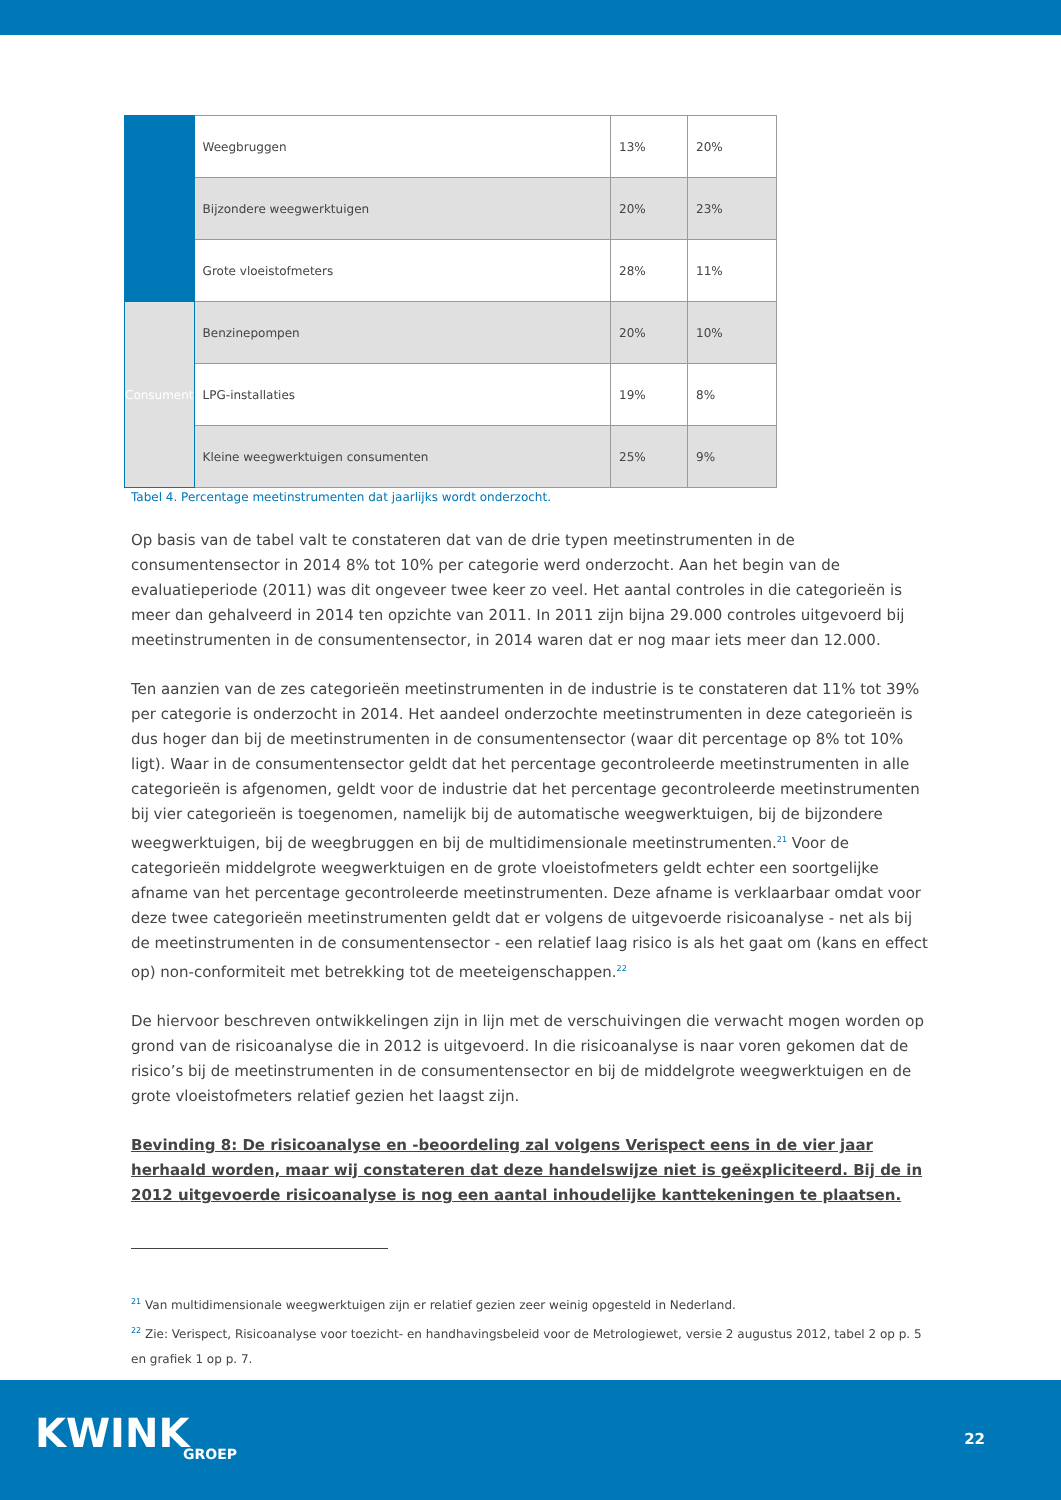| | Weegbruggen | 13% | 20% |
| | Bijzondere weegwerktuigen | 20% | 23% |
| | Grote vloeistofmeters | 28% | 11% |
| Consument | Benzinepompen | 20% | 10% |
| | LPG-installaties | 19% | 8% |
| | Kleine weegwerktuigen consumenten | 25% | 9% |
Tabel 4. Percentage meetinstrumenten dat jaarlijks wordt onderzocht.
Op basis van de tabel valt te constateren dat van de drie typen meetinstrumenten in de consumentensector in 2014 8% tot 10% per categorie werd onderzocht. Aan het begin van de evaluatieperiode (2011) was dit ongeveer twee keer zo veel. Het aantal controles in die categorieën is meer dan gehalveerd in 2014 ten opzichte van 2011. In 2011 zijn bijna 29.000 controles uitgevoerd bij meetinstrumenten in de consumentensector, in 2014 waren dat er nog maar iets meer dan 12.000.
Ten aanzien van de zes categorieën meetinstrumenten in de industrie is te constateren dat 11% tot 39% per categorie is onderzocht in 2014. Het aandeel onderzochte meetinstrumenten in deze categorieën is dus hoger dan bij de meetinstrumenten in de consumentensector (waar dit percentage op 8% tot 10% ligt). Waar in de consumentensector geldt dat het percentage gecontroleerde meetinstrumenten in alle categorieën is afgenomen, geldt voor de industrie dat het percentage gecontroleerde meetinstrumenten bij vier categorieën is toegenomen, namelijk bij de automatische weegwerktuigen, bij de bijzondere weegwerktuigen, bij de weegbruggen en bij de multidimensionale meetinstrumenten.<sup>21</sup> Voor de categorieën middelgrote weegwerktuigen en de grote vloeistofmeters geldt echter een soortgelijke afname van het percentage gecontroleerde meetinstrumenten. Deze afname is verklaarbaar omdat voor deze twee categorieën meetinstrumenten geldt dat er volgens de uitgevoerde risicoanalyse - net als bij de meetinstrumenten in de consumentensector - een relatief laag risico is als het gaat om (kans en effect op) non-conformiteit met betrekking tot de meeteigenschappen.<sup>22</sup>
De hiervoor beschreven ontwikkelingen zijn in lijn met de verschuivingen die verwacht mogen worden op grond van de risicoanalyse die in 2012 is uitgevoerd. In die risicoanalyse is naar voren gekomen dat de risico’s bij de meetinstrumenten in de consumentensector en bij de middelgrote weegwerktuigen en de grote vloeistofmeters relatief gezien het laagst zijn.
Bevinding 8: De risicoanalyse en -beoordeling zal volgens Verispect eens in de vier jaar herhaald worden, maar wij constateren dat deze handelswijze niet is geëxpliciteerd. Bij de in 2012 uitgevoerde risicoanalyse is nog een aantal inhoudelijke kanttekeningen te plaatsen.
<sup>21</sup> Van multidimensionale weegwerktuigen zijn er relatief gezien zeer weinig opgesteld in Nederland.
<sup>22</sup> Zie: Verispect, Risicoanalyse voor toezicht- en handhavingsbeleid voor de Metrologiewet, versie 2 augustus 2012, tabel 2 op p. 5 en grafiek 1 op p. 7.
KWINK
GROEP
22